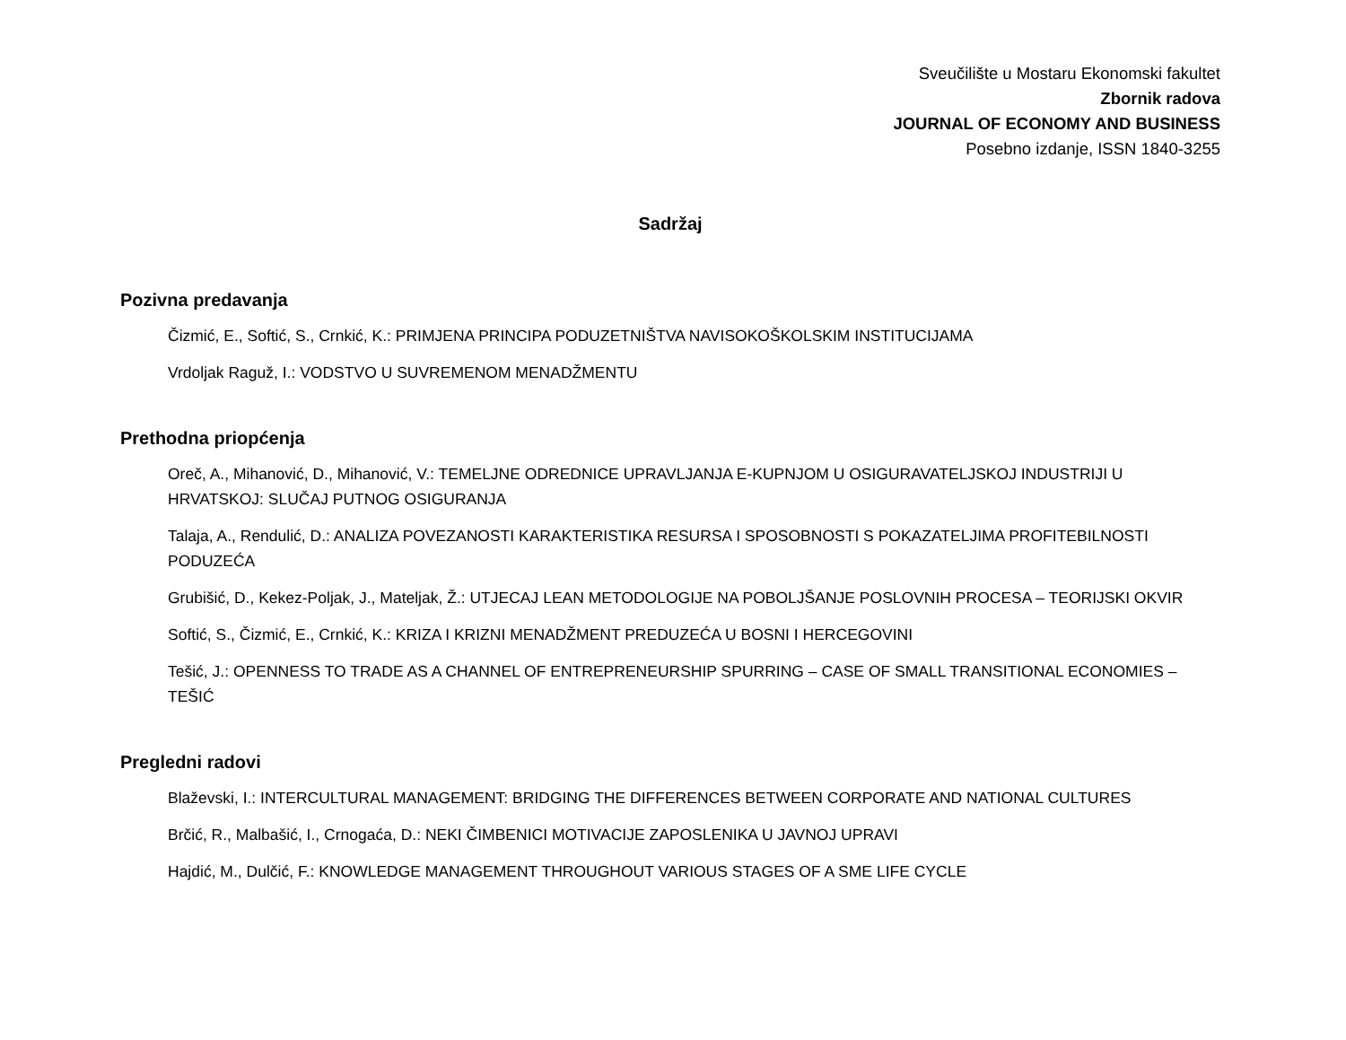Sveučilište u Mostaru Ekonomski fakultet
Zbornik radova
JOURNAL OF ECONOMY AND BUSINESS
Posebno izdanje, ISSN 1840-3255
Sadržaj
Pozivna predavanja
Čizmić, E., Softić, S., Crnkić, K.: PRIMJENA PRINCIPA PODUZETNIŠTVA NAVISOKOŠKOLSKIM INSTITUCIJAMA
Vrdoljak Raguž, I.: VODSTVO U SUVREMENOM MENADŽMENTU
Prethodna priopćenja
Oreč, A., Mihanović, D., Mihanović, V.: TEMELJNE ODREDNICE UPRAVLJANJA E-KUPNJOM U OSIGURAVATELJSKOJ INDUSTRIJI U HRVATSKOJ: SLUČAJ PUTNOG OSIGURANJA
Talaja, A., Rendulić, D.: ANALIZA POVEZANOSTI KARAKTERISTIKA RESURSA I SPOSOBNOSTI S POKAZATELJIMA PROFITEBILNOSTI PODUZEĆA
Grubišić, D., Kekez-Poljak, J., Mateljak, Ž.: UTJECAJ LEAN METODOLOGIJE NA POBOLJŠANJE POSLOVNIH PROCESA – TEORIJSKI OKVIR
Softić, S., Čizmić, E., Crnkić, K.: KRIZA I KRIZNI MENADŽMENT PREDUZEĆA U BOSNI I HERCEGOVINI
Tešić, J.: OPENNESS TO TRADE AS A CHANNEL OF ENTREPRENEURSHIP SPURRING – CASE OF SMALL TRANSITIONAL ECONOMIES – TEŠIĆ
Pregledni radovi
Blaževski, I.: INTERCULTURAL MANAGEMENT: BRIDGING THE DIFFERENCES BETWEEN CORPORATE AND NATIONAL CULTURES
Brčić, R., Malbašić, I., Crnogaća, D.: NEKI ČIMBENICI MOTIVACIJE ZAPOSLENIKA U JAVNOJ UPRAVI
Hajdić, M., Dulčić, F.: KNOWLEDGE MANAGEMENT THROUGHOUT VARIOUS STAGES OF A SME LIFE CYCLE